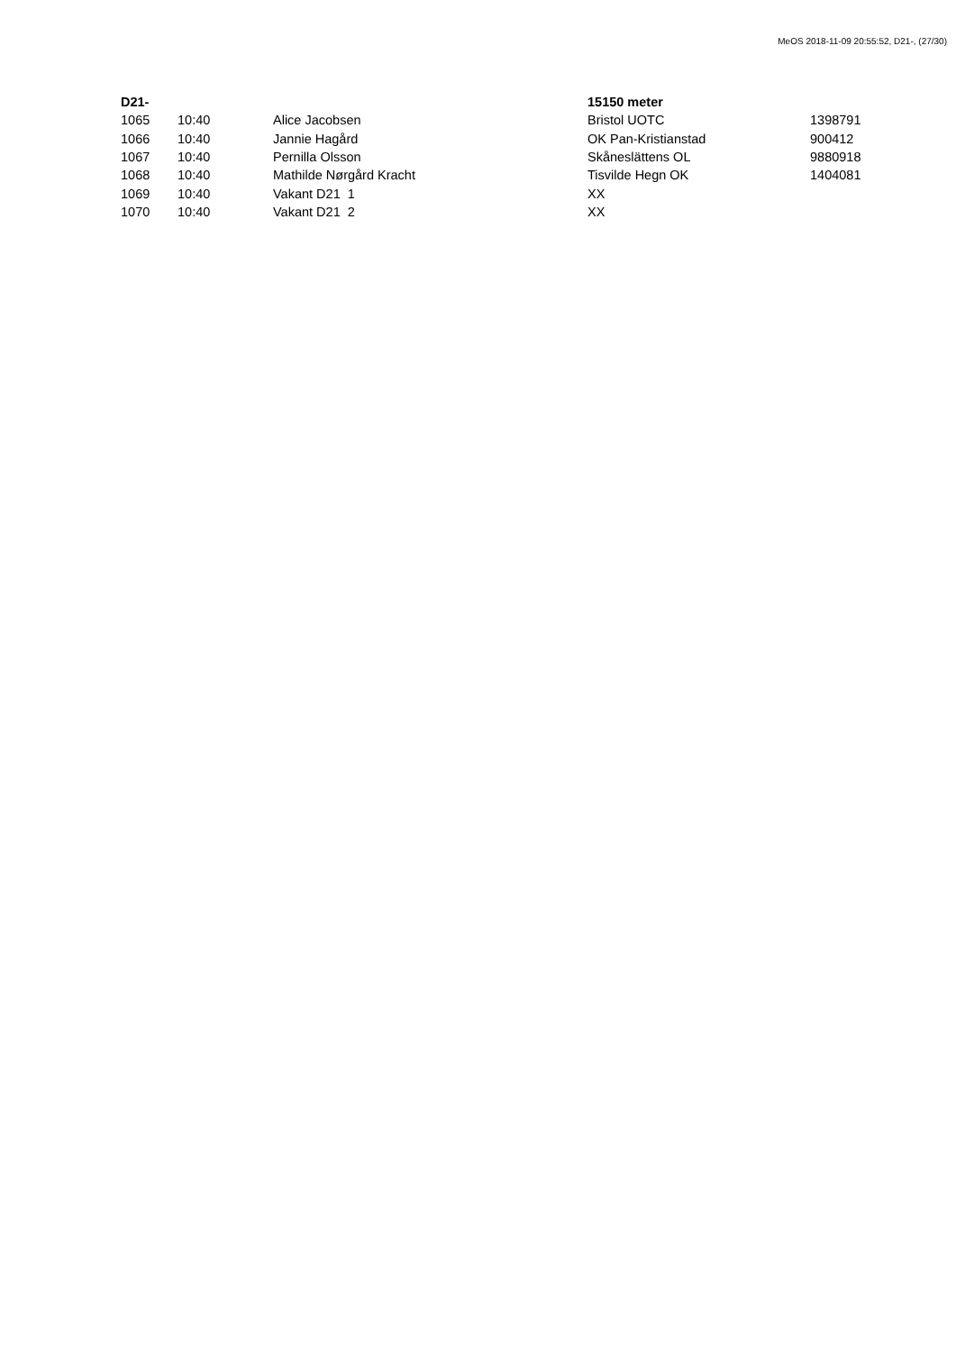MeOS 2018-11-09 20:55:52, D21-, (27/30)
| D21- | | | 15150 meter | |
| --- | --- | --- | --- | --- |
| 1065 | 10:40 | Alice Jacobsen | Bristol UOTC | 1398791 |
| 1066 | 10:40 | Jannie Hagård | OK Pan-Kristianstad | 900412 |
| 1067 | 10:40 | Pernilla Olsson | Skåneslättens OL | 9880918 |
| 1068 | 10:40 | Mathilde Nørgård Kracht | Tisvilde Hegn OK | 1404081 |
| 1069 | 10:40 | Vakant D21 1 | XX | |
| 1070 | 10:40 | Vakant D21 2 | XX | |